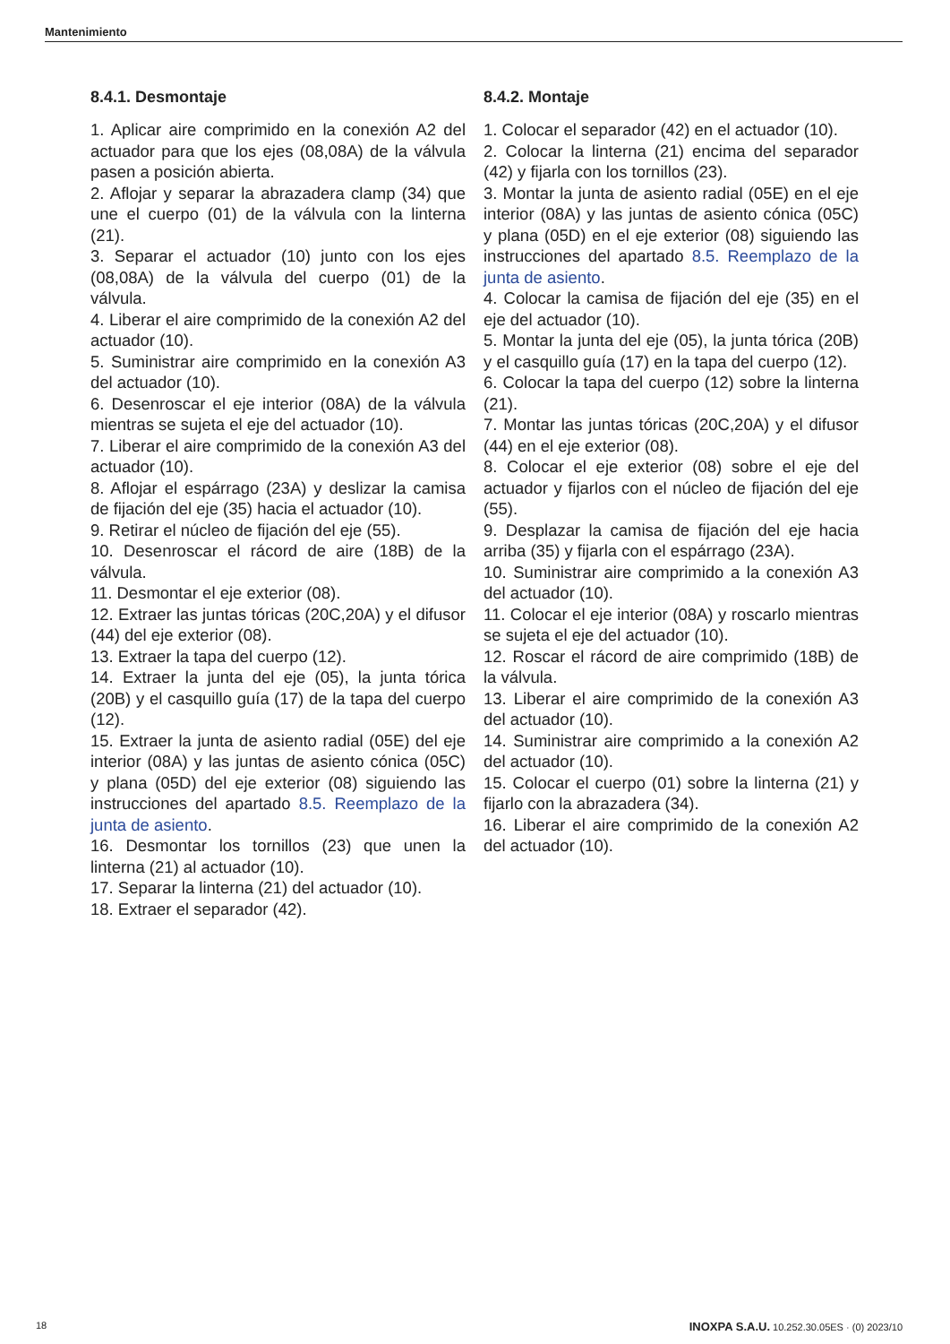Mantenimiento
8.4.1. Desmontaje
1. Aplicar aire comprimido en la conexión A2 del actuador para que los ejes (08,08A) de la válvula pasen a posición abierta.
2. Aflojar y separar la abrazadera clamp (34) que une el cuerpo (01) de la válvula con la linterna (21).
3. Separar el actuador (10) junto con los ejes (08,08A) de la válvula del cuerpo (01) de la válvula.
4. Liberar el aire comprimido de la conexión A2 del actuador (10).
5. Suministrar aire comprimido en la conexión A3 del actuador (10).
6. Desenroscar el eje interior (08A) de la válvula mientras se sujeta el eje del actuador (10).
7. Liberar el aire comprimido de la conexión A3 del actuador (10).
8. Aflojar el espárrago (23A) y deslizar la camisa de fijación del eje (35) hacia el actuador (10).
9. Retirar el núcleo de fijación del eje (55).
10. Desenroscar el rácord de aire (18B) de la válvula.
11. Desmontar el eje exterior (08).
12. Extraer las juntas tóricas (20C,20A) y el difusor (44) del eje exterior (08).
13. Extraer la tapa del cuerpo (12).
14. Extraer la junta del eje (05), la junta tórica (20B) y el casquillo guía (17) de la tapa del cuerpo (12).
15. Extraer la junta de asiento radial (05E) del eje interior (08A) y las juntas de asiento cónica (05C) y plana (05D) del eje exterior (08) siguiendo las instrucciones del apartado 8.5. Reemplazo de la junta de asiento.
16. Desmontar los tornillos (23) que unen la linterna (21) al actuador (10).
17. Separar la linterna (21) del actuador (10).
18. Extraer el separador (42).
8.4.2. Montaje
1. Colocar el separador (42) en el actuador (10).
2. Colocar la linterna (21) encima del separador (42) y fijarla con los tornillos (23).
3. Montar la junta de asiento radial (05E) en el eje interior (08A) y las juntas de asiento cónica (05C) y plana (05D) en el eje exterior (08) siguiendo las instrucciones del apartado 8.5. Reemplazo de la junta de asiento.
4. Colocar la camisa de fijación del eje (35) en el eje del actuador (10).
5. Montar la junta del eje (05), la junta tórica (20B) y el casquillo guía (17) en la tapa del cuerpo (12).
6. Colocar la tapa del cuerpo (12) sobre la linterna (21).
7. Montar las juntas tóricas (20C,20A) y el difusor (44) en el eje exterior (08).
8. Colocar el eje exterior (08) sobre el eje del actuador y fijarlos con el núcleo de fijación del eje (55).
9. Desplazar la camisa de fijación del eje hacia arriba (35) y fijarla con el espárrago (23A).
10. Suministrar aire comprimido a la conexión A3 del actuador (10).
11. Colocar el eje interior (08A) y roscarlo mientras se sujeta el eje del actuador (10).
12. Roscar el rácord de aire comprimido (18B) de la válvula.
13. Liberar el aire comprimido de la conexión A3 del actuador (10).
14. Suministrar aire comprimido a la conexión A2 del actuador (10).
15. Colocar el cuerpo (01) sobre la linterna (21) y fijarlo con la abrazadera (34).
16. Liberar el aire comprimido de la conexión A2 del actuador (10).
18 INOXPA S.A.U. 10.252.30.05ES · (0) 2023/10